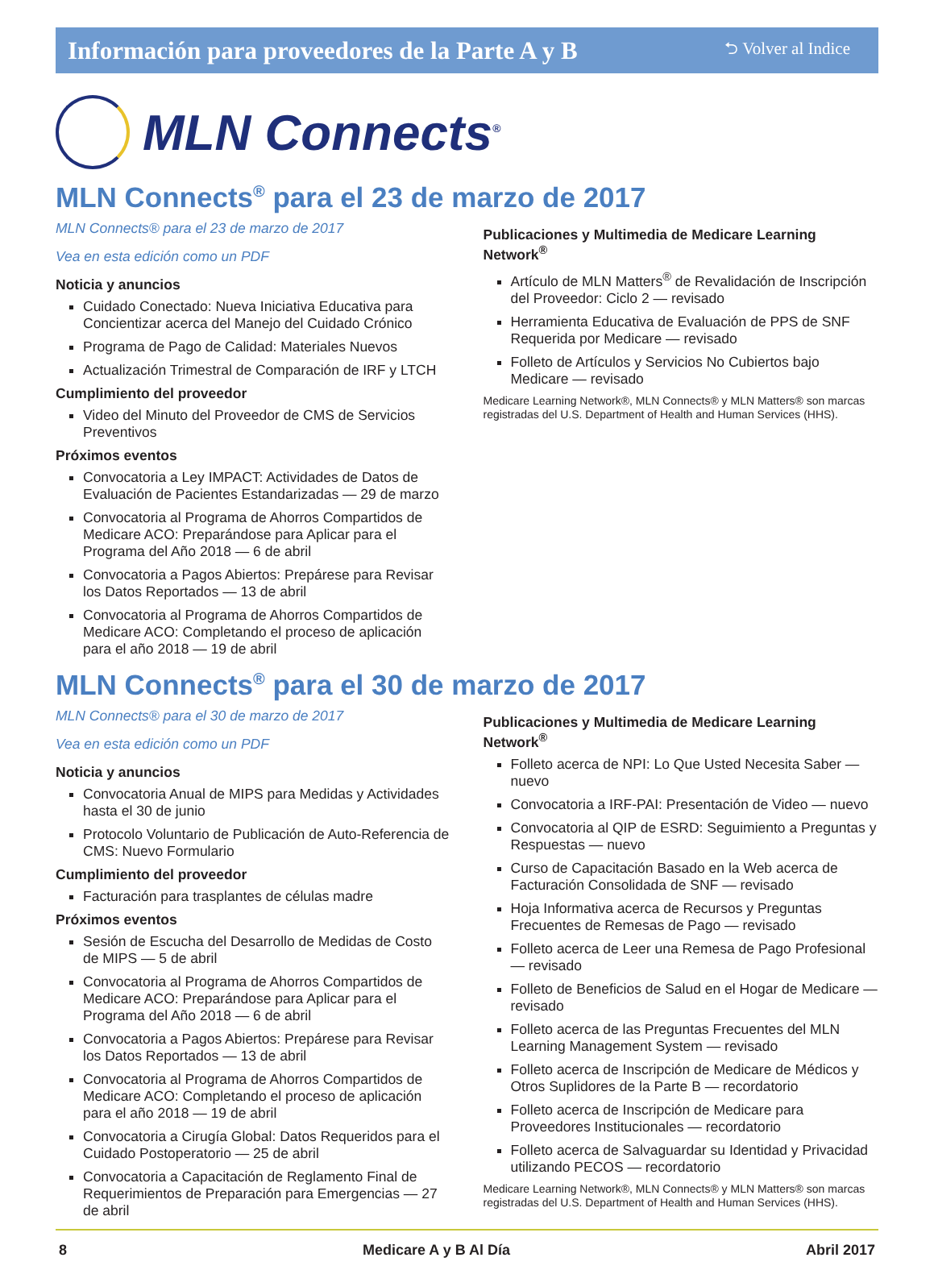Información para proveedores de la Parte A y B ⮌ Volver al Indice
MLN Connects<sup>®</sup>
MLN Connects<sup>®</sup> para el 23 de marzo de 2017
MLN Connects® para el 23 de marzo de 2017
Vea en esta edición como un PDF
Noticia y anuncios
Cuidado Conectado: Nueva Iniciativa Educativa para Concientizar acerca del Manejo del Cuidado Crónico
Programa de Pago de Calidad: Materiales Nuevos
Actualización Trimestral de Comparación de IRF y LTCH
Cumplimiento del proveedor
Video del Minuto del Proveedor de CMS de Servicios Preventivos
Próximos eventos
Convocatoria a Ley IMPACT: Actividades de Datos de Evaluación de Pacientes Estandarizadas — 29 de marzo
Convocatoria al Programa de Ahorros Compartidos de Medicare ACO: Preparándose para Aplicar para el Programa del Año 2018 — 6 de abril
Convocatoria a Pagos Abiertos: Prepárese para Revisar los Datos Reportados — 13 de abril
Convocatoria al Programa de Ahorros Compartidos de Medicare ACO: Completando el proceso de aplicación para el año 2018 — 19 de abril
Publicaciones y Multimedia de Medicare Learning Network<sup>®</sup>
Artículo de MLN Matters<sup>®</sup> de Revalidación de Inscripción del Proveedor: Ciclo 2 — revisado
Herramienta Educativa de Evaluación de PPS de SNF Requerida por Medicare — revisado
Folleto de Artículos y Servicios No Cubiertos bajo Medicare — revisado
Medicare Learning Network®, MLN Connects® y MLN Matters® son marcas registradas del U.S. Department of Health and Human Services (HHS).
MLN Connects<sup>®</sup> para el 30 de marzo de 2017
MLN Connects® para el 30 de marzo de 2017
Vea en esta edición como un PDF
Noticia y anuncios
Convocatoria Anual de MIPS para Medidas y Actividades hasta el 30 de junio
Protocolo Voluntario de Publicación de Auto-Referencia de CMS: Nuevo Formulario
Cumplimiento del proveedor
Facturación para trasplantes de células madre
Próximos eventos
Sesión de Escucha del Desarrollo de Medidas de Costo de MIPS — 5 de abril
Convocatoria al Programa de Ahorros Compartidos de Medicare ACO: Preparándose para Aplicar para el Programa del Año 2018 — 6 de abril
Convocatoria a Pagos Abiertos: Prepárese para Revisar los Datos Reportados — 13 de abril
Convocatoria al Programa de Ahorros Compartidos de Medicare ACO: Completando el proceso de aplicación para el año 2018 — 19 de abril
Convocatoria a Cirugía Global: Datos Requeridos para el Cuidado Postoperatorio — 25 de abril
Convocatoria a Capacitación de Reglamento Final de Requerimientos de Preparación para Emergencias — 27 de abril
Publicaciones y Multimedia de Medicare Learning Network<sup>®</sup>
Folleto acerca de NPI: Lo Que Usted Necesita Saber — nuevo
Convocatoria a IRF-PAI: Presentación de Video — nuevo
Convocatoria al QIP de ESRD: Seguimiento a Preguntas y Respuestas — nuevo
Curso de Capacitación Basado en la Web acerca de Facturación Consolidada de SNF — revisado
Hoja Informativa acerca de Recursos y Preguntas Frecuentes de Remesas de Pago — revisado
Folleto acerca de Leer una Remesa de Pago Profesional— revisado
Folleto de Beneficios de Salud en el Hogar de Medicare — revisado
Folleto acerca de las Preguntas Frecuentes del MLN Learning Management System — revisado
Folleto acerca de Inscripción de Medicare de Médicos y Otros Suplidores de la Parte B — recordatorio
Folleto acerca de Inscripción de Medicare para Proveedores Institucionales — recordatorio
Folleto acerca de Salvaguardar su Identidad y Privacidad utilizando PECOS — recordatorio
Medicare Learning Network®, MLN Connects® y MLN Matters® son marcas registradas del U.S. Department of Health and Human Services (HHS).
8 Medicare A y B Al Día Abril 2017